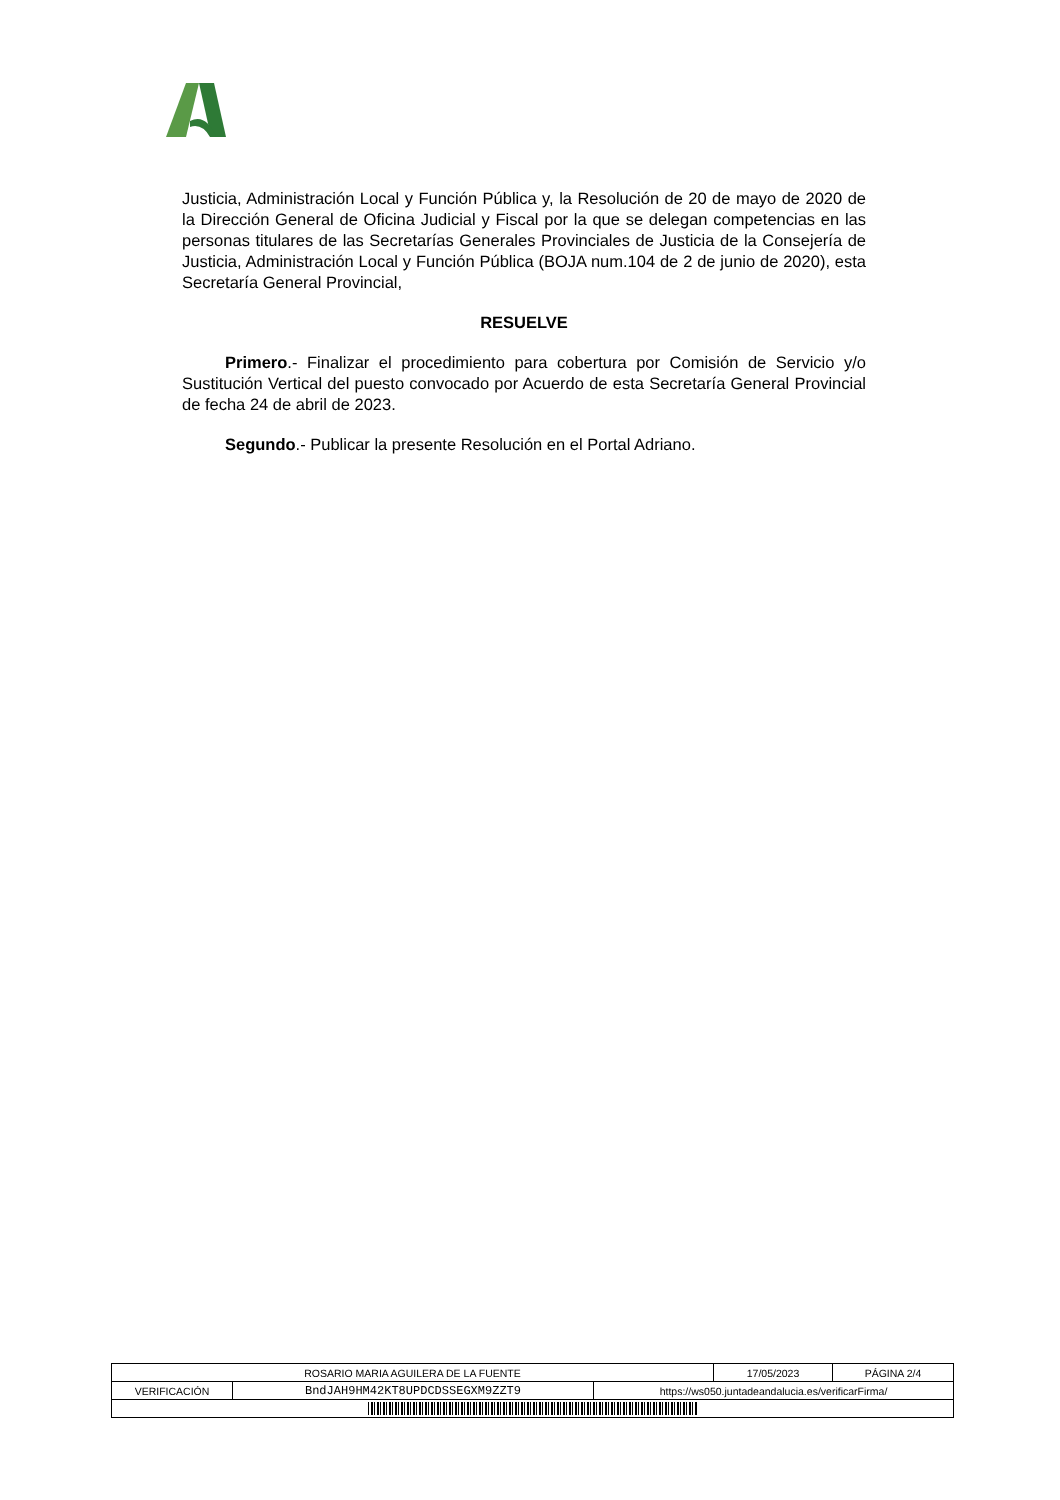Justicia, Administración Local y Función Pública y, la Resolución de 20 de mayo de 2020 de la Dirección General de Oficina Judicial y Fiscal por la que se delegan competencias en las personas titulares de las Secretarías Generales Provinciales de Justicia de la Consejería de Justicia, Administración Local y Función Pública (BOJA num.104 de 2 de junio de 2020), esta Secretaría General Provincial,
RESUELVE
Primero.- Finalizar el procedimiento para cobertura por Comisión de Servicio y/o Sustitución Vertical del puesto convocado por Acuerdo de esta Secretaría General Provincial de fecha 24 de abril de 2023.
Segundo.- Publicar la presente Resolución en el Portal Adriano.
| ROSARIO MARIA AGUILERA DE LA FUENTE | | | 17/05/2023 | PÁGINA 2/4 |
| VERIFICACIÓN | BndJAH9HM42KT8UPDCDSSEGXM9ZZT9 | https://ws050.juntadeandalucia.es/verificarFirma/ | | |